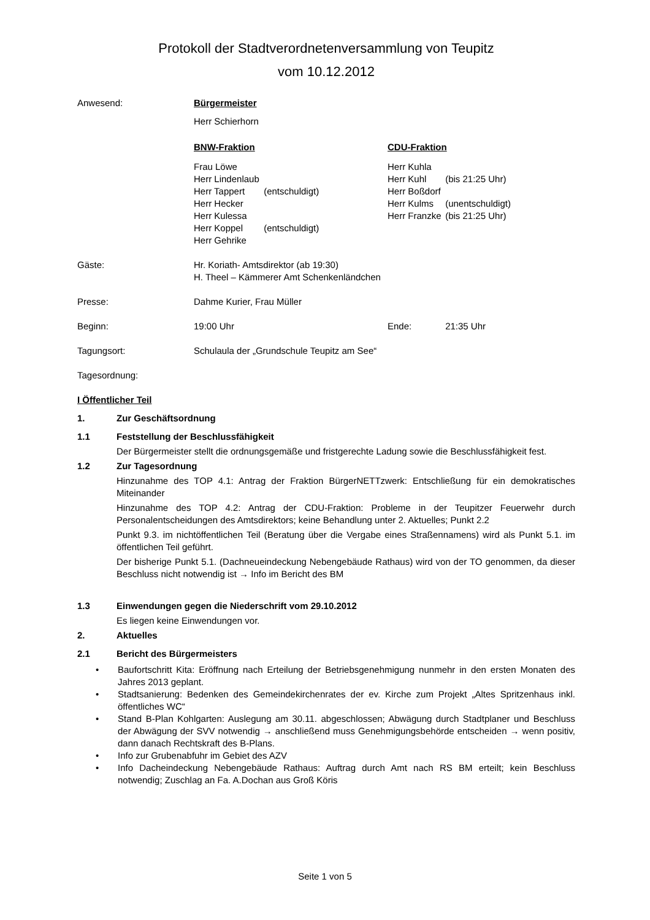Protokoll der Stadtverordnetenversammlung von Teupitz
vom 10.12.2012
Anwesend: Bürgermeister
Herr Schierhorn
BNW-Fraktion CDU-Fraktion
Frau Löwe
Herr Lindenlaub
Herr Tappert (entschuldigt)
Herr Hecker
Herr Kulessa
Herr Koppel (entschuldigt)
Herr Gehrike
Herr Kuhla
Herr Kuhl (bis 21:25 Uhr)
Herr Boßdorf
Herr Kulms (unentschuldigt)
Herr Franzke (bis 21:25 Uhr)
Gäste: Hr. Koriath- Amtsdirektor (ab 19:30)
H. Theel – Kämmerer Amt Schenkenländchen
Presse: Dahme Kurier, Frau Müller
Beginn: 19:00 Uhr Ende: 21:35 Uhr
Tagungsort: Schulaula der „Grundschule Teupitz am See“
Tagesordnung:
I Öffentlicher Teil
1. Zur Geschäftsordnung
1.1 Feststellung der Beschlussfähigkeit
Der Bürgermeister stellt die ordnungsgemäße und fristgerechte Ladung sowie die Beschlussfähigkeit fest.
1.2 Zur Tagesordnung
Hinzunahme des TOP 4.1: Antrag der Fraktion BürgerNETTzwerk: Entschließung für ein demokratisches Miteinander
Hinzunahme des TOP 4.2: Antrag der CDU-Fraktion: Probleme in der Teupitzer Feuerwehr durch Personalentscheidungen des Amtsdirektors; keine Behandlung unter 2. Aktuelles; Punkt 2.2
Punkt 9.3. im nichtöffentlichen Teil (Beratung über die Vergabe eines Straßennamens) wird als Punkt 5.1. im öffentlichen Teil geführt.
Der bisherige Punkt 5.1. (Dachneueindeckung Nebengebäude Rathaus) wird von der TO genommen, da dieser Beschluss nicht notwendig ist → Info im Bericht des BM
1.3 Einwendungen gegen die Niederschrift vom 29.10.2012
Es liegen keine Einwendungen vor.
2. Aktuelles
2.1 Bericht des Bürgermeisters
• Baufortschritt Kita: Eröffnung nach Erteilung der Betriebsgenehmigung nunmehr in den ersten Monaten des Jahres 2013 geplant.
• Stadtsanierung: Bedenken des Gemeindekirchenrates der ev. Kirche zum Projekt „Altes Spritzenhaus inkl. öffentliches WC“
• Stand B-Plan Kohlgarten: Auslegung am 30.11. abgeschlossen; Abwägung durch Stadtplaner und Beschluss der Abwägung der SVV notwendig → anschließend muss Genehmigungsbehörde entscheiden → wenn positiv, dann danach Rechtskraft des B-Plans.
• Info zur Grubenabfuhr im Gebiet des AZV
• Info Dacheindeckung Nebengebäude Rathaus: Auftrag durch Amt nach RS BM erteilt; kein Beschluss notwendig; Zuschlag an Fa. A.Dochan aus Groß Köris
Seite 1 von 5